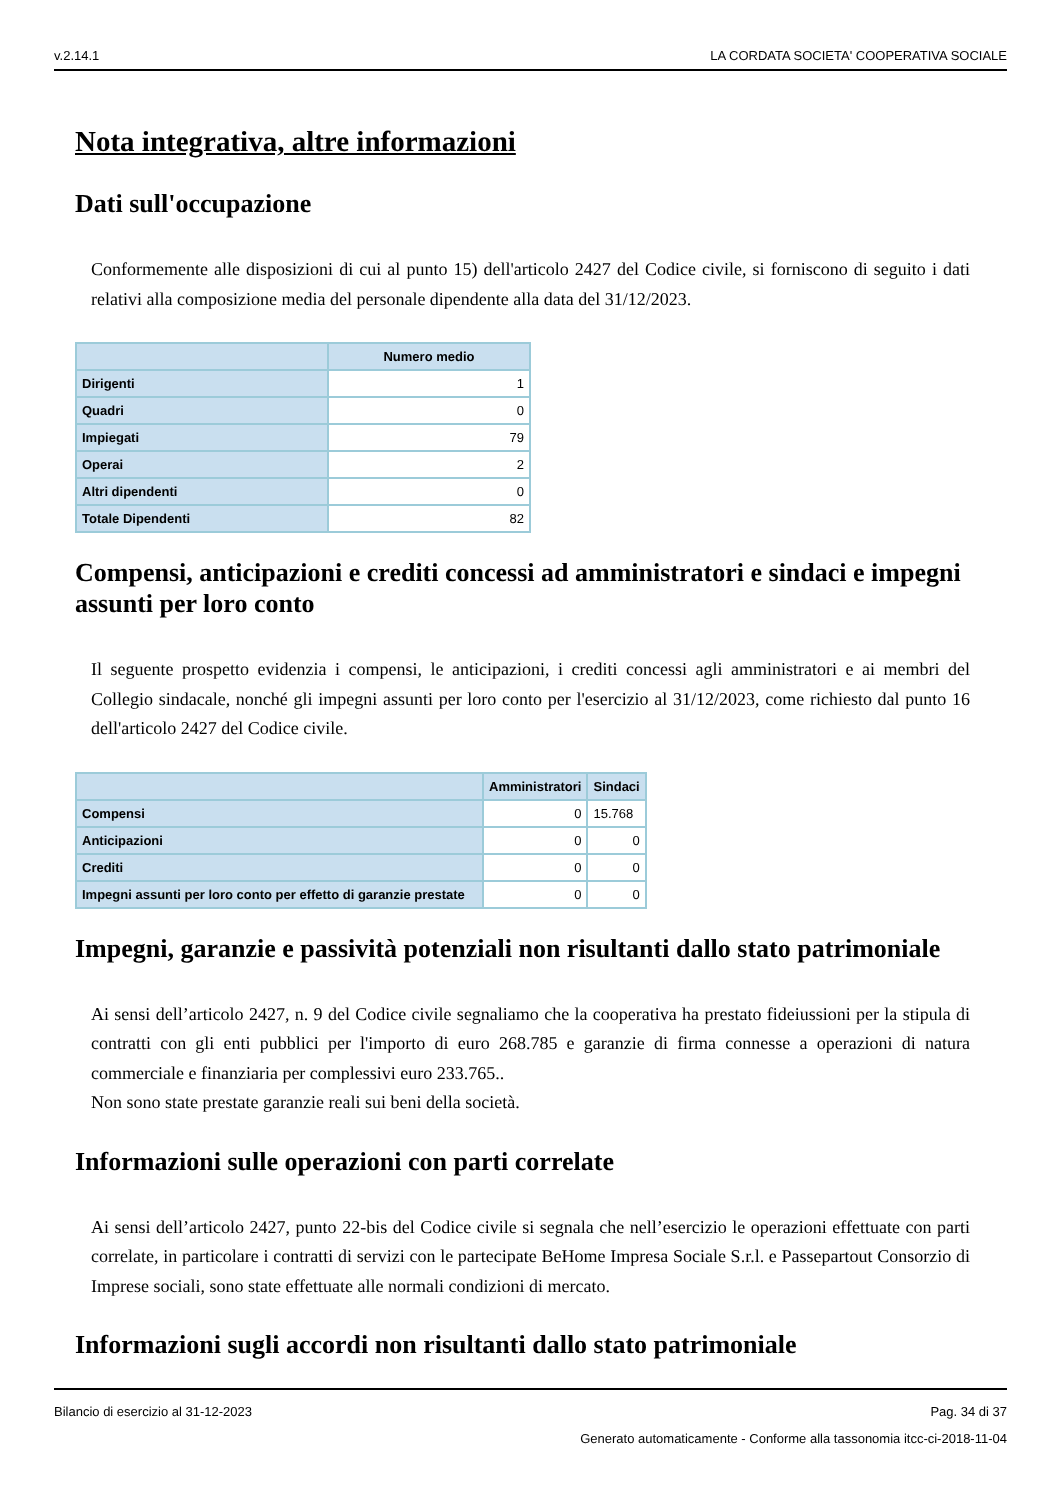v.2.14.1 LA CORDATA SOCIETA' COOPERATIVA SOCIALE
Nota integrativa, altre informazioni
Dati sull'occupazione
Conformemente alle disposizioni di cui al punto 15) dell'articolo 2427 del Codice civile, si forniscono di seguito i dati relativi alla composizione media del personale dipendente alla data del 31/12/2023.
| | Numero medio |
| --- | --- |
| Dirigenti | 1 |
| Quadri | 0 |
| Impiegati | 79 |
| Operai | 2 |
| Altri dipendenti | 0 |
| Totale Dipendenti | 82 |
Compensi, anticipazioni e crediti concessi ad amministratori e sindaci e impegni assunti per loro conto
Il seguente prospetto evidenzia i compensi, le anticipazioni, i crediti concessi agli amministratori e ai membri del Collegio sindacale, nonché gli impegni assunti per loro conto per l'esercizio al 31/12/2023, come richiesto dal punto 16 dell'articolo 2427 del Codice civile.
| | Amministratori | Sindaci |
| --- | --- | --- |
| Compensi | 0 | 15.768 |
| Anticipazioni | 0 | 0 |
| Crediti | 0 | 0 |
| Impegni assunti per loro conto per effetto di garanzie prestate | 0 | 0 |
Impegni, garanzie e passività potenziali non risultanti dallo stato patrimoniale
Ai sensi dell’articolo 2427, n. 9 del Codice civile segnaliamo che la cooperativa ha prestato fideiussioni per la stipula di contratti con gli enti pubblici per l'importo di euro 268.785 e garanzie di firma connesse a operazioni di natura commerciale e finanziaria per complessivi euro 233.765..
Non sono state prestate garanzie reali sui beni della società.
Informazioni sulle operazioni con parti correlate
Ai sensi dell’articolo 2427, punto 22-bis del Codice civile si segnala che nell’esercizio le operazioni effettuate con parti correlate, in particolare i contratti di servizi con le partecipate BeHome Impresa Sociale S.r.l. e Passepartout Consorzio di Imprese sociali, sono state effettuate alle normali condizioni di mercato.
Informazioni sugli accordi non risultanti dallo stato patrimoniale
Bilancio di esercizio al 31-12-2023 Pag. 34 di 37
Generato automaticamente - Conforme alla tassonomia itcc-ci-2018-11-04